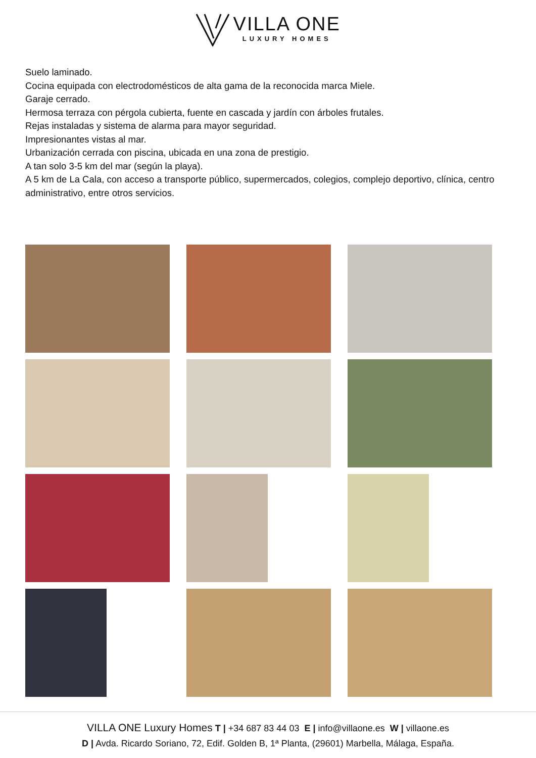VILLA ONE
LUXURY HOMES
Suelo laminado.
Cocina equipada con electrodomésticos de alta gama de la reconocida marca Miele.
Garaje cerrado.
Hermosa terraza con pérgola cubierta, fuente en cascada y jardín con árboles frutales.
Rejas instaladas y sistema de alarma para mayor seguridad.
Impresionantes vistas al mar.
Urbanización cerrada con piscina, ubicada en una zona de prestigio.
A tan solo 3-5 km del mar (según la playa).
A 5 km de La Cala, con acceso a transporte público, supermercados, colegios, complejo deportivo, clínica, centro administrativo, entre otros servicios.
VILLA ONE Luxury Homes T | +34 687 83 44 03 E | info@villaone.es W | villaone.es
D | Avda. Ricardo Soriano, 72, Edif. Golden B, 1ª Planta, (29601) Marbella, Málaga, España.